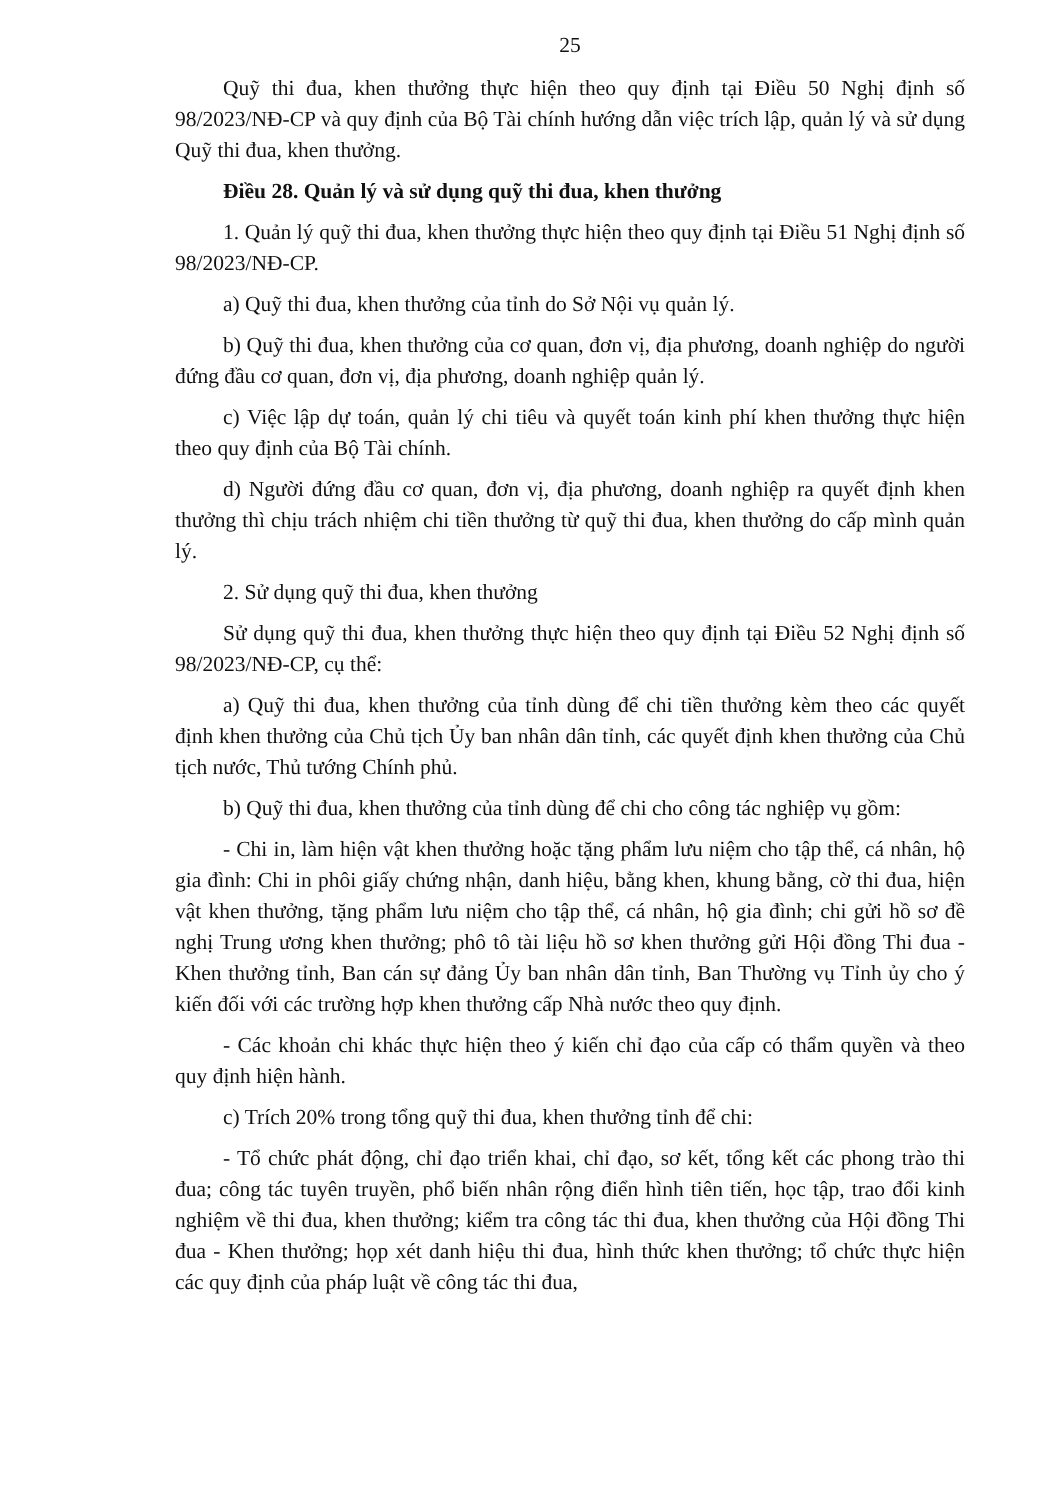25
Quỹ thi đua, khen thưởng thực hiện theo quy định tại Điều 50 Nghị định số 98/2023/NĐ-CP và quy định của Bộ Tài chính hướng dẫn việc trích lập, quản lý và sử dụng Quỹ thi đua, khen thưởng.
Điều 28. Quản lý và sử dụng quỹ thi đua, khen thưởng
1. Quản lý quỹ thi đua, khen thưởng thực hiện theo quy định tại Điều 51 Nghị định số 98/2023/NĐ-CP.
a) Quỹ thi đua, khen thưởng của tỉnh do Sở Nội vụ quản lý.
b) Quỹ thi đua, khen thưởng của cơ quan, đơn vị, địa phương, doanh nghiệp do người đứng đầu cơ quan, đơn vị, địa phương, doanh nghiệp quản lý.
c) Việc lập dự toán, quản lý chi tiêu và quyết toán kinh phí khen thưởng thực hiện theo quy định của Bộ Tài chính.
d) Người đứng đầu cơ quan, đơn vị, địa phương, doanh nghiệp ra quyết định khen thưởng thì chịu trách nhiệm chi tiền thưởng từ quỹ thi đua, khen thưởng do cấp mình quản lý.
2. Sử dụng quỹ thi đua, khen thưởng
Sử dụng quỹ thi đua, khen thưởng thực hiện theo quy định tại Điều 52 Nghị định số 98/2023/NĐ-CP, cụ thể:
a) Quỹ thi đua, khen thưởng của tỉnh dùng để chi tiền thưởng kèm theo các quyết định khen thưởng của Chủ tịch Ủy ban nhân dân tỉnh, các quyết định khen thưởng của Chủ tịch nước, Thủ tướng Chính phủ.
b) Quỹ thi đua, khen thưởng của tỉnh dùng để chi cho công tác nghiệp vụ gồm:
- Chi in, làm hiện vật khen thưởng hoặc tặng phẩm lưu niệm cho tập thể, cá nhân, hộ gia đình: Chi in phôi giấy chứng nhận, danh hiệu, bằng khen, khung bằng, cờ thi đua, hiện vật khen thưởng, tặng phẩm lưu niệm cho tập thể, cá nhân, hộ gia đình; chi gửi hồ sơ đề nghị Trung ương khen thưởng; phô tô tài liệu hồ sơ khen thưởng gửi Hội đồng Thi đua - Khen thưởng tỉnh, Ban cán sự đảng Ủy ban nhân dân tỉnh, Ban Thường vụ Tỉnh ủy cho ý kiến đối với các trường hợp khen thưởng cấp Nhà nước theo quy định.
- Các khoản chi khác thực hiện theo ý kiến chỉ đạo của cấp có thẩm quyền và theo quy định hiện hành.
c) Trích 20% trong tổng quỹ thi đua, khen thưởng tỉnh để chi:
- Tổ chức phát động, chỉ đạo triển khai, chỉ đạo, sơ kết, tổng kết các phong trào thi đua; công tác tuyên truyền, phổ biến nhân rộng điển hình tiên tiến, học tập, trao đổi kinh nghiệm về thi đua, khen thưởng; kiểm tra công tác thi đua, khen thưởng của Hội đồng Thi đua - Khen thưởng; họp xét danh hiệu thi đua, hình thức khen thưởng; tổ chức thực hiện các quy định của pháp luật về công tác thi đua,